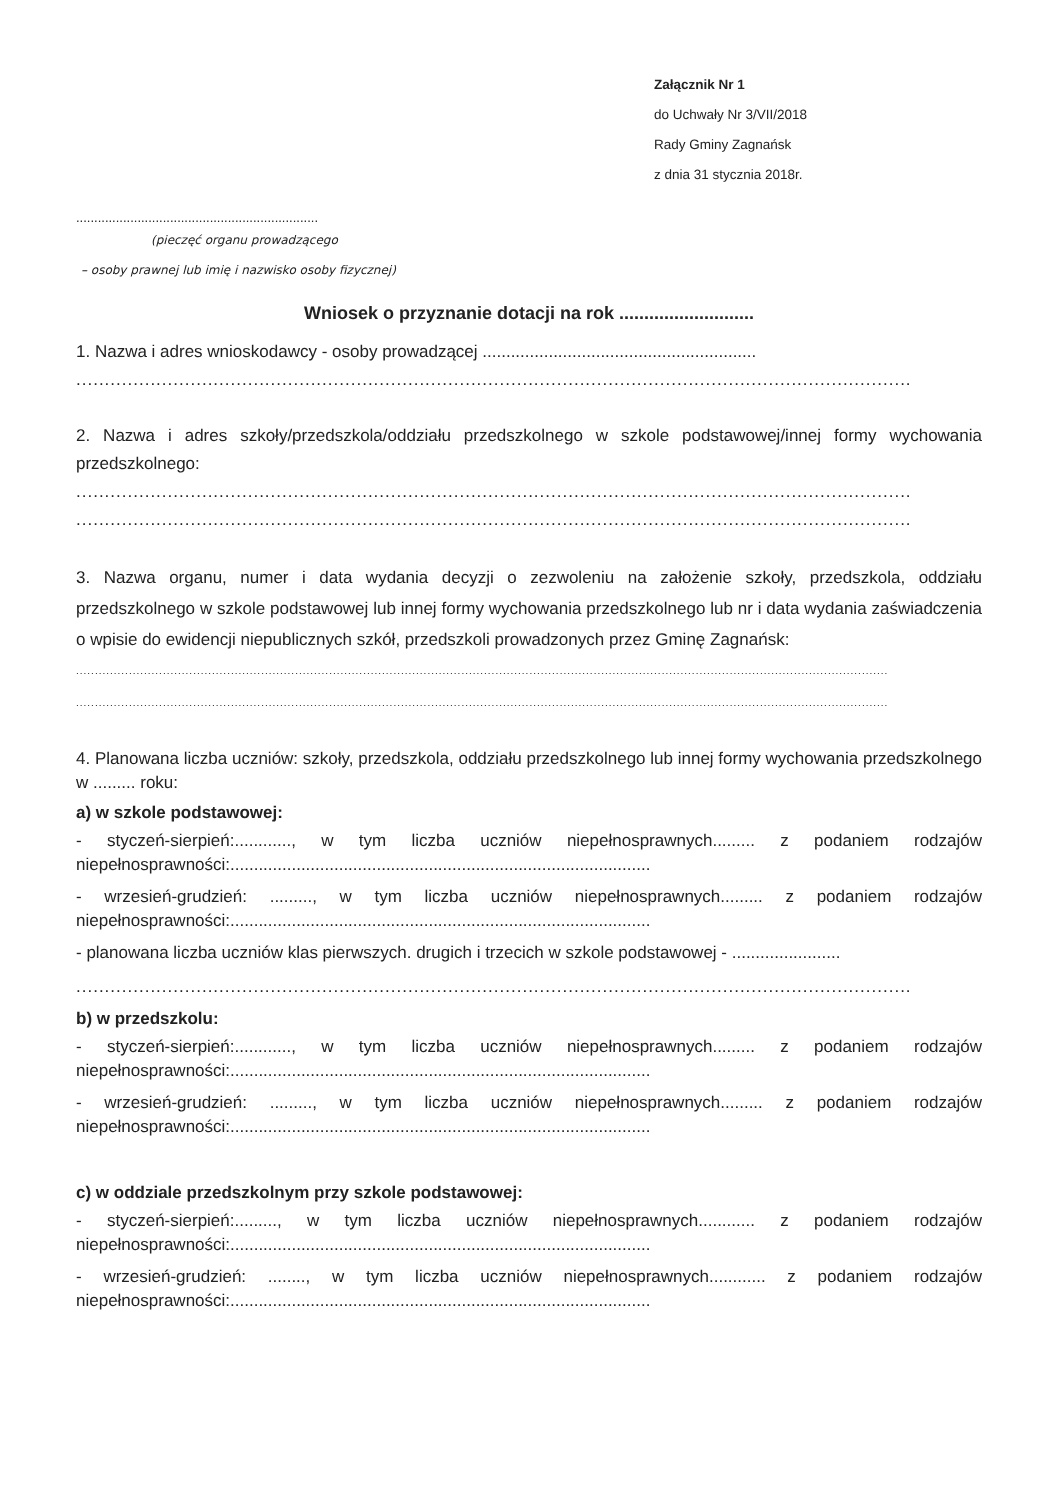Załącznik Nr 1
do Uchwały Nr 3/VII/2018
Rady Gminy Zagnańsk
z dnia 31 stycznia 2018r.
...................................................................
(pieczęć organu prowadzącego
– osoby prawnej lub imię i nazwisko osoby fizycznej)
Wniosek o przyznanie dotacji na rok ...........................
1. Nazwa i adres wnioskodawcy - osoby prowadzącej ..........................................................
..................................................................................................................................................
2. Nazwa i adres szkoły/przedszkola/oddziału przedszkolnego w szkole podstawowej/innej formy wychowania przedszkolnego:
..................................................................................................................................................
..................................................................................................................................................
3. Nazwa organu, numer i data wydania decyzji o zezwoleniu na założenie szkoły, przedszkola, oddziału przedszkolnego w szkole podstawowej lub innej formy wychowania przedszkolnego lub nr i data wydania zaświadczenia o wpisie do ewidencji niepublicznych szkół, przedszkoli prowadzonych przez Gminę Zagnańsk:
.......................................................................................................................................................................................................................
.......................................................................................................................................................................................................................
4. Planowana liczba uczniów: szkoły, przedszkola, oddziału przedszkolnego lub innej formy wychowania przedszkolnego w ......... roku:
a) w szkole podstawowej:
- styczeń-sierpień:............, w tym liczba uczniów niepełnosprawnych......... z podaniem rodzajów niepełnosprawności:.........................................................................................
- wrzesień-grudzień: ........., w tym liczba uczniów niepełnosprawnych......... z podaniem rodzajów niepełnosprawności:.........................................................................................
- planowana liczba uczniów klas pierwszych. drugich i trzecich w szkole podstawowej - .......................
..................................................................................................................................................
b) w przedszkolu:
- styczeń-sierpień:............, w tym liczba uczniów niepełnosprawnych......... z podaniem rodzajów niepełnosprawności:.........................................................................................
- wrzesień-grudzień: ........., w tym liczba uczniów niepełnosprawnych......... z podaniem rodzajów niepełnosprawności:.........................................................................................
c) w oddziale przedszkolnym przy szkole podstawowej:
- styczeń-sierpień:........., w tym liczba uczniów niepełnosprawnych............ z podaniem rodzajów niepełnosprawności:.........................................................................................
- wrzesień-grudzień: ........, w tym liczba uczniów niepełnosprawnych............ z podaniem rodzajów niepełnosprawności:.........................................................................................